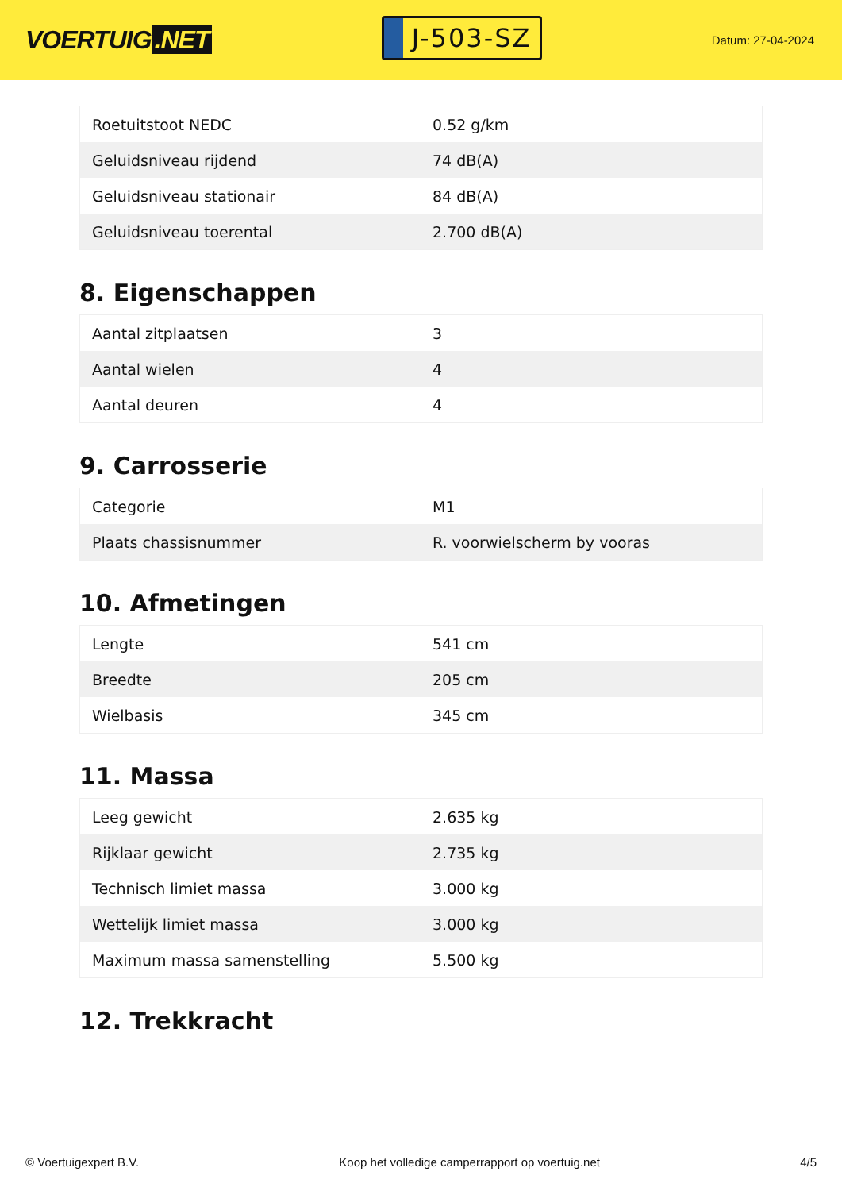VOERTUIG.NET
J-503-SZ
Datum: 27-04-2024
| Roetuitstoot NEDC | 0.52 g/km |
| Geluidsniveau rijdend | 74 dB(A) |
| Geluidsniveau stationair | 84 dB(A) |
| Geluidsniveau toerental | 2.700 dB(A) |
8. Eigenschappen
| Aantal zitplaatsen | 3 |
| Aantal wielen | 4 |
| Aantal deuren | 4 |
9. Carrosserie
| Categorie | M1 |
| Plaats chassisnummer | R. voorwielscherm by vooras |
10. Afmetingen
| Lengte | 541 cm |
| Breedte | 205 cm |
| Wielbasis | 345 cm |
11. Massa
| Leeg gewicht | 2.635 kg |
| Rijklaar gewicht | 2.735 kg |
| Technisch limiet massa | 3.000 kg |
| Wettelijk limiet massa | 3.000 kg |
| Maximum massa samenstelling | 5.500 kg |
12. Trekkracht
© Voertuigexpert B.V. Koop het volledige camperrapport op voertuig.net 4/5